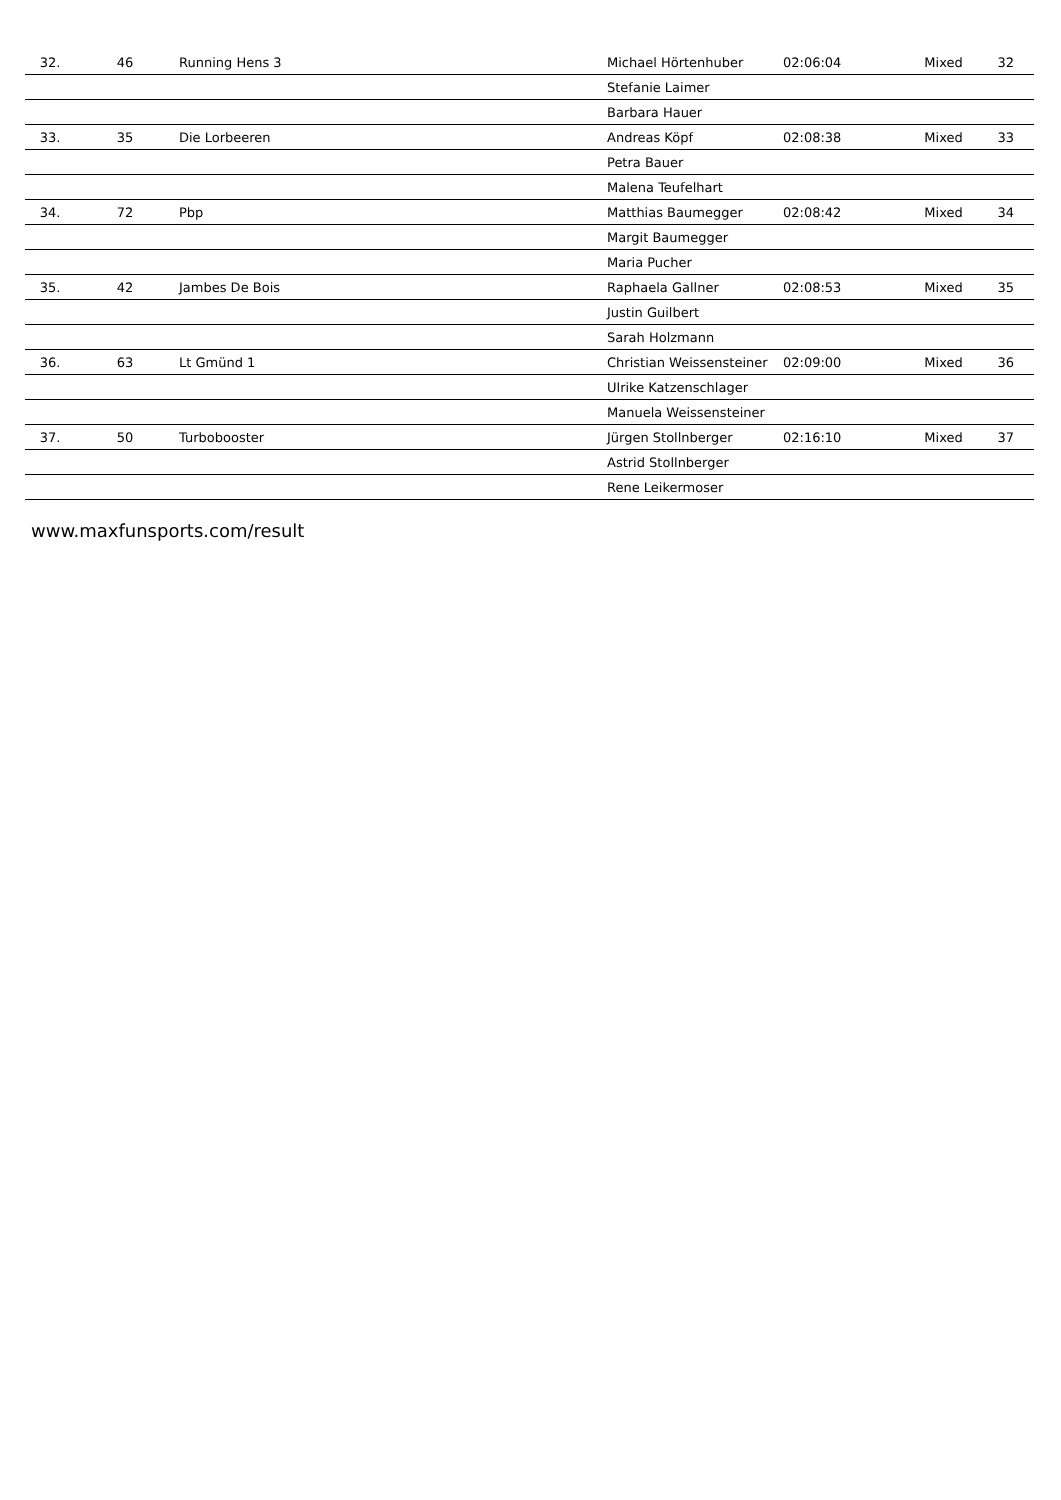| 32. | 46 | Running Hens 3 | Michael Hörtenhuber | 02:06:04 | Mixed | 32 |
| | | | Stefanie Laimer | | | |
| | | | Barbara Hauer | | | |
| 33. | 35 | Die Lorbeeren | Andreas Köpf | 02:08:38 | Mixed | 33 |
| | | | Petra Bauer | | | |
| | | | Malena Teufelhart | | | |
| 34. | 72 | Pbp | Matthias Baumegger | 02:08:42 | Mixed | 34 |
| | | | Margit Baumegger | | | |
| | | | Maria Pucher | | | |
| 35. | 42 | Jambes De Bois | Raphaela Gallner | 02:08:53 | Mixed | 35 |
| | | | Justin Guilbert | | | |
| | | | Sarah Holzmann | | | |
| 36. | 63 | Lt Gmünd 1 | Christian Weissensteiner | 02:09:00 | Mixed | 36 |
| | | | Ulrike Katzenschlager | | | |
| | | | Manuela Weissensteiner | | | |
| 37. | 50 | Turbobooster | Jürgen Stollnberger | 02:16:10 | Mixed | 37 |
| | | | Astrid Stollnberger | | | |
| | | | Rene Leikermoser | | | |
www.maxfunsports.com/result